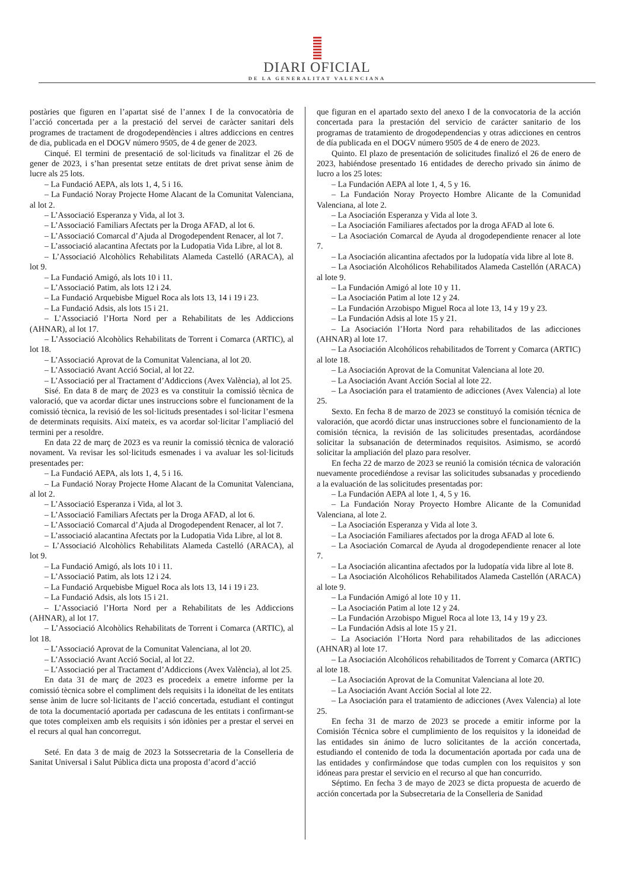DIARI OFICIAL
DE LA GENERALITAT VALENCIANA
postàries que figuren en l’apartat sisé de l’annex I de la convocatòria de l’acció concertada per a la prestació del servei de caràcter sanitari dels programes de tractament de drogodependències i altres addiccions en centres de dia, publicada en el DOGV número 9505, de 4 de gener de 2023.
Cinqué. El termini de presentació de sol·licituds va finalitzar el 26 de gener de 2023, i s’han presentat setze entitats de dret privat sense ànim de lucre als 25 lots.
– La Fundació AEPA, als lots 1, 4, 5 i 16.
– La Fundació Noray Projecte Home Alacant de la Comunitat Valenciana, al lot 2.
– L’Associació Esperanza y Vida, al lot 3.
– L’Associació Familiars Afectats per la Droga AFAD, al lot 6.
– L’Associació Comarcal d’Ajuda al Drogodependent Renacer, al lot 7.
– L’associació alacantina Afectats por la Ludopatia Vida Libre, al lot 8.
– L’Associació Alcohòlics Rehabilitats Alameda Castelló (ARACA), al lot 9.
– La Fundació Amigó, als lots 10 i 11.
– L’Associació Patim, als lots 12 i 24.
– La Fundació Arquebisbe Miguel Roca als lots 13, 14 i 19 i 23.
– La Fundació Adsis, als lots 15 i 21.
– L’Associació l’Horta Nord per a Rehabilitats de les Addiccions (AHNAR), al lot 17.
– L’Associació Alcohòlics Rehabilitats de Torrent i Comarca (ARTIC), al lot 18.
– L’Associació Aprovat de la Comunitat Valenciana, al lot 20.
– L’Associació Avant Acció Social, al lot 22.
– L’Associació per al Tractament d’Addiccions (Avex València), al lot 25.
Sisé. En data 8 de març de 2023 es va constituir la comissió tècnica de valoració, que va acordar dictar unes instruccions sobre el funcionament de la comissió tècnica, la revisió de les sol·licituds presentades i sol·licitar l’esmena de determinats requisits. Així mateix, es va acordar sol·licitar l’ampliació del termini per a resoldre.
En data 22 de març de 2023 es va reunir la comissió tècnica de valoració novament. Va revisar les sol·licituds esmenades i va avaluar les sol·licituds presentades per:
– La Fundació AEPA, als lots 1, 4, 5 i 16.
– La Fundació Noray Projecte Home Alacant de la Comunitat Valenciana, al lot 2.
– L’Associació Esperanza i Vida, al lot 3.
– L’Associació Familiars Afectats per la Droga AFAD, al lot 6.
– L’Associació Comarcal d’Ajuda al Drogodependent Renacer, al lot 7.
– L’associació alacantina Afectats por la Ludopatia Vida Libre, al lot 8.
– L’Associació Alcohòlics Rehabilitats Alameda Castelló (ARACA), al lot 9.
– La Fundació Amigó, als lots 10 i 11.
– L’Associació Patim, als lots 12 i 24.
– La Fundació Arquebisbe Miguel Roca als lots 13, 14 i 19 i 23.
– La Fundació Adsis, als lots 15 i 21.
– L’Associació l’Horta Nord per a Rehabilitats de les Addiccions (AHNAR), al lot 17.
– L’Associació Alcohòlics Rehabilitats de Torrent i Comarca (ARTIC), al lot 18.
– L’Associació Aprovat de la Comunitat Valenciana, al lot 20.
– L’Associació Avant Acció Social, al lot 22.
– L’Associació per al Tractament d’Addiccions (Avex València), al lot 25.
En data 31 de març de 2023 es procedeix a emetre informe per la comissió tècnica sobre el compliment dels requisits i la idoneïtat de les entitats sense ànim de lucre sol·licitants de l’acció concertada, estudiant el contingut de tota la documentació aportada per cadascuna de les entitats i confirmant-se que totes compleixen amb els requisits i són idònies per a prestar el servei en el recurs al qual han concorregut.
Seté. En data 3 de maig de 2023 la Sotssecretaria de la Conselleria de Sanitat Universal i Salut Pública dicta una proposta d’acord d’acció
que figuran en el apartado sexto del anexo I de la convocatoria de la acción concertada para la prestación del servicio de carácter sanitario de los programas de tratamiento de drogodependencias y otras adicciones en centros de día publicada en el DOGV número 9505 de 4 de enero de 2023.
Quinto. El plazo de presentación de solicitudes finalizó el 26 de enero de 2023, habiéndose presentado 16 entidades de derecho privado sin ánimo de lucro a los 25 lotes:
– La Fundación AEPA al lote 1, 4, 5 y 16.
– La Fundación Noray Proyecto Hombre Alicante de la Comunidad Valenciana, al lote 2.
– La Asociación Esperanza y Vida al lote 3.
– La Asociación Familiares afectados por la droga AFAD al lote 6.
– La Asociación Comarcal de Ayuda al drogodependiente renacer al lote 7.
– La Asociación alicantina afectados por la ludopatía vida libre al lote 8.
– La Asociación Alcohólicos Rehabilitados Alameda Castellón (ARACA) al lote 9.
– La Fundación Amigó al lote 10 y 11.
– La Asociación Patim al lote 12 y 24.
– La Fundación Arzobispo Miguel Roca al lote 13, 14 y 19 y 23.
– La Fundación Adsis al lote 15 y 21.
– La Asociación l’Horta Nord para rehabilitados de las adicciones (AHNAR) al lote 17.
– La Asociación Alcohólicos rehabilitados de Torrent y Comarca (ARTIC) al lote 18.
– La Asociación Aprovat de la Comunitat Valenciana al lote 20.
– La Asociación Avant Acción Social al lote 22.
– La Asociación para el tratamiento de adicciones (Avex Valencia) al lote 25.
Sexto. En fecha 8 de marzo de 2023 se constituyó la comisión técnica de valoración, que acordó dictar unas instrucciones sobre el funcionamiento de la comisión técnica, la revisión de las solicitudes presentadas, acordándose solicitar la subsanación de determinados requisitos. Asimismo, se acordó solicitar la ampliación del plazo para resolver.
En fecha 22 de marzo de 2023 se reunió la comisión técnica de valoración nuevamente procediéndose a revisar las solicitudes subsanadas y procediendo a la evaluación de las solicitudes presentadas por:
– La Fundación AEPA al lote 1, 4, 5 y 16.
– La Fundación Noray Proyecto Hombre Alicante de la Comunidad Valenciana, al lote 2.
– La Asociación Esperanza y Vida al lote 3.
– La Asociación Familiares afectados por la droga AFAD al lote 6.
– La Asociación Comarcal de Ayuda al drogodependiente renacer al lote 7.
– La Asociación alicantina afectados por la ludopatía vida libre al lote 8.
– La Asociación Alcohólicos Rehabilitados Alameda Castellón (ARACA) al lote 9.
– La Fundación Amigó al lote 10 y 11.
– La Asociación Patim al lote 12 y 24.
– La Fundación Arzobispo Miguel Roca al lote 13, 14 y 19 y 23.
– La Fundación Adsis al lote 15 y 21.
– La Asociación l’Horta Nord para rehabilitados de las adicciones (AHNAR) al lote 17.
– La Asociación Alcohólicos rehabilitados de Torrent y Comarca (ARTIC) al lote 18.
– La Asociación Aprovat de la Comunitat Valenciana al lote 20.
– La Asociación Avant Acción Social al lote 22.
– La Asociación para el tratamiento de adicciones (Avex Valencia) al lote 25.
En fecha 31 de marzo de 2023 se procede a emitir informe por la Comisión Técnica sobre el cumplimiento de los requisitos y la idoneidad de las entidades sin ánimo de lucro solicitantes de la acción concertada, estudiando el contenido de toda la documentación aportada por cada una de las entidades y confirmándose que todas cumplen con los requisitos y son idóneas para prestar el servicio en el recurso al que han concurrido.
Séptimo. En fecha 3 de mayo de 2023 se dicta propuesta de acuerdo de acción concertada por la Subsecretaria de la Conselleria de Sanidad